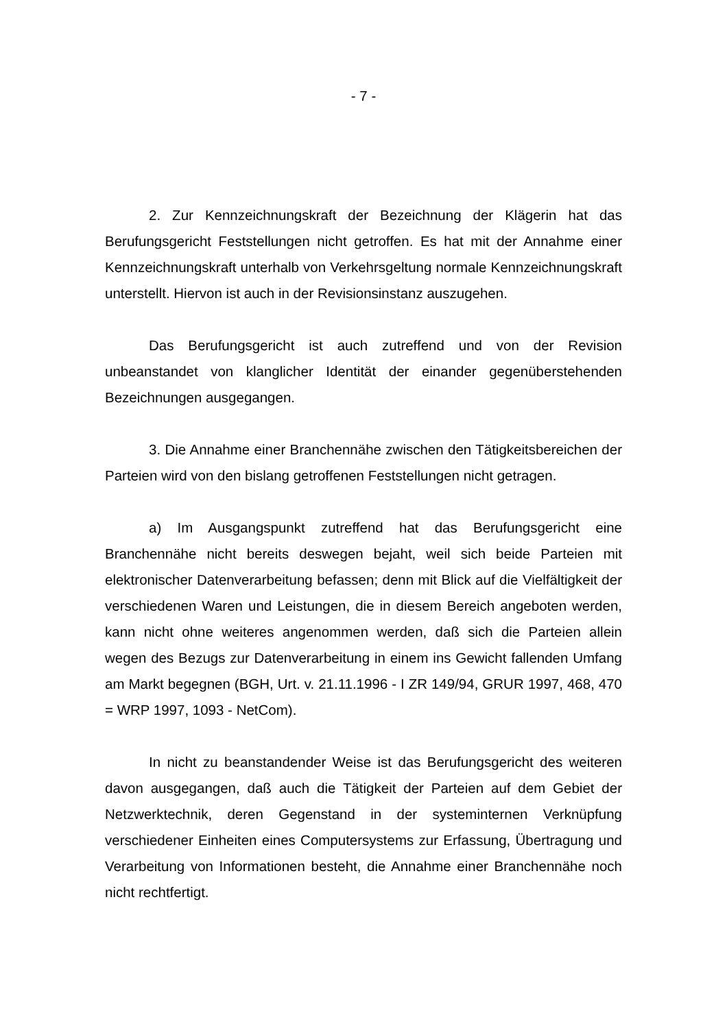- 7 -
2. Zur Kennzeichnungskraft der Bezeichnung der Klägerin hat das Berufungsgericht Feststellungen nicht getroffen. Es hat mit der Annahme einer Kennzeichnungskraft unterhalb von Verkehrsgeltung normale Kennzeichnungskraft unterstellt. Hiervon ist auch in der Revisionsinstanz auszugehen.
Das Berufungsgericht ist auch zutreffend und von der Revision unbeanstandet von klanglicher Identität der einander gegenüberstehenden Bezeichnungen ausgegangen.
3. Die Annahme einer Branchennähe zwischen den Tätigkeitsbereichen der Parteien wird von den bislang getroffenen Feststellungen nicht getragen.
a) Im Ausgangspunkt zutreffend hat das Berufungsgericht eine Branchennähe nicht bereits deswegen bejaht, weil sich beide Parteien mit elektronischer Datenverarbeitung befassen; denn mit Blick auf die Vielfältigkeit der verschiedenen Waren und Leistungen, die in diesem Bereich angeboten werden, kann nicht ohne weiteres angenommen werden, daß sich die Parteien allein wegen des Bezugs zur Datenverarbeitung in einem ins Gewicht fallenden Umfang am Markt begegnen (BGH, Urt. v. 21.11.1996 - I ZR 149/94, GRUR 1997, 468, 470 = WRP 1997, 1093 - NetCom).
In nicht zu beanstandender Weise ist das Berufungsgericht des weiteren davon ausgegangen, daß auch die Tätigkeit der Parteien auf dem Gebiet der Netzwerktechnik, deren Gegenstand in der systeminternen Verknüpfung verschiedener Einheiten eines Computersystems zur Erfassung, Übertragung und Verarbeitung von Informationen besteht, die Annahme einer Branchennähe noch nicht rechtfertigt.